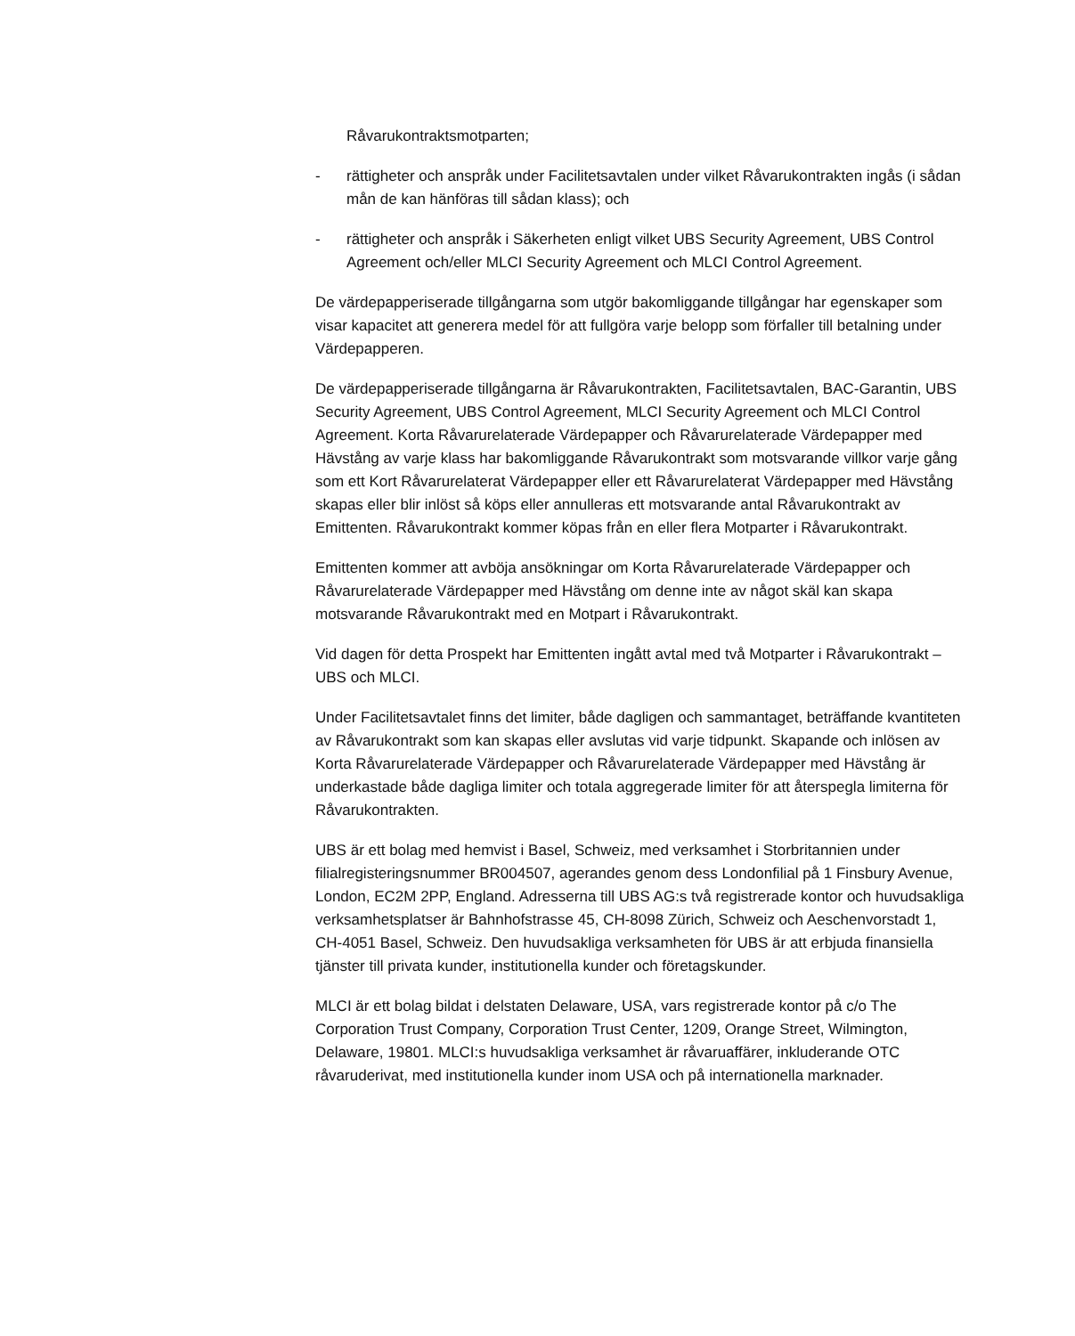Råvarukontraktsmotparten;
- rättigheter och anspråk under Facilitetsavtalen under vilket Råvarukontrakten ingås (i sådan mån de kan hänföras till sådan klass); och
- rättigheter och anspråk i Säkerheten enligt vilket UBS Security Agreement, UBS Control Agreement och/eller MLCI Security Agreement och MLCI Control Agreement.
De värdepapperiserade tillgångarna som utgör bakomliggande tillgångar har egenskaper som visar kapacitet att generera medel för att fullgöra varje belopp som förfaller till betalning under Värdepapperen.
De värdepapperiserade tillgångarna är Råvarukontrakten, Facilitetsavtalen, BAC-Garantin, UBS Security Agreement, UBS Control Agreement, MLCI Security Agreement och MLCI Control Agreement. Korta Råvarurelaterade Värdepapper och Råvarurelaterade Värdepapper med Hävstång av varje klass har bakomliggande Råvarukontrakt som motsvarande villkor varje gång som ett Kort Råvarurelaterat Värdepapper eller ett Råvarurelaterat Värdepapper med Hävstång skapas eller blir inlöst så köps eller annulleras ett motsvarande antal Råvarukontrakt av Emittenten. Råvarukontrakt kommer köpas från en eller flera Motparter i Råvarukontrakt.
Emittenten kommer att avböja ansökningar om Korta Råvarurelaterade Värdepapper och Råvarurelaterade Värdepapper med Hävstång om denne inte av något skäl kan skapa motsvarande Råvarukontrakt med en Motpart i Råvarukontrakt.
Vid dagen för detta Prospekt har Emittenten ingått avtal med två Motparter i Råvarukontrakt – UBS och MLCI.
Under Facilitetsavtalet finns det limiter, både dagligen och sammantaget, beträffande kvantiteten av Råvarukontrakt som kan skapas eller avslutas vid varje tidpunkt. Skapande och inlösen av Korta Råvarurelaterade Värdepapper och Råvarurelaterade Värdepapper med Hävstång är underkastade både dagliga limiter och totala aggregerade limiter för att återspegla limiterna för Råvarukontrakten.
UBS är ett bolag med hemvist i Basel, Schweiz, med verksamhet i Storbritannien under filialregisteringsnummer BR004507, agerandes genom dess Londonfilial på 1 Finsbury Avenue, London, EC2M 2PP, England. Adresserna till UBS AG:s två registrerade kontor och huvudsakliga verksamhetsplatser är Bahnhofstrasse 45, CH-8098 Zürich, Schweiz och Aeschenvorstadt 1, CH-4051 Basel, Schweiz. Den huvudsakliga verksamheten för UBS är att erbjuda finansiella tjänster till privata kunder, institutionella kunder och företagskunder.
MLCI är ett bolag bildat i delstaten Delaware, USA, vars registrerade kontor på c/o The Corporation Trust Company, Corporation Trust Center, 1209, Orange Street, Wilmington, Delaware, 19801. MLCI:s huvudsakliga verksamhet är råvaruaffärer, inkluderande OTC råvaruderivat, med institutionella kunder inom USA och på internationella marknader.